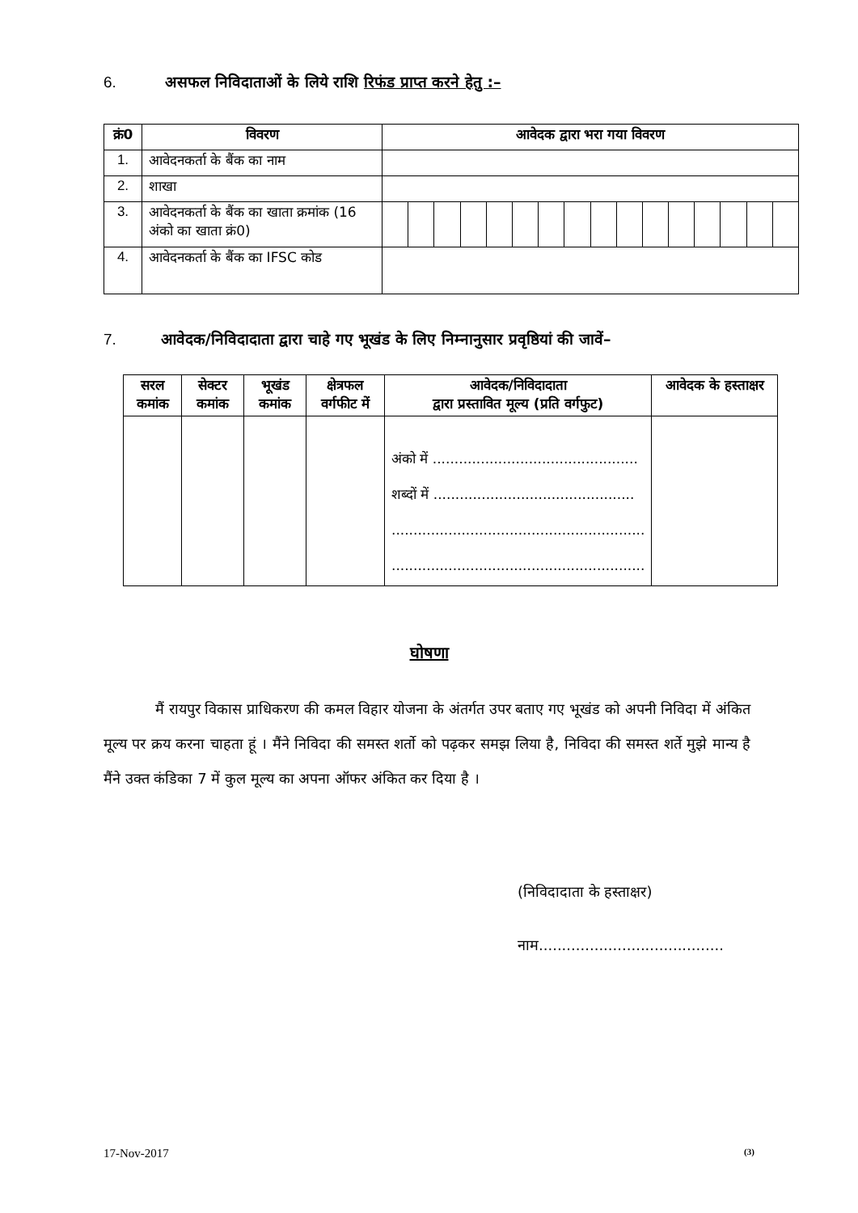6. असफल निविदाताओं के लिये राशि रिफंड प्राप्त करने हेतु :–
| क्रं0 | विवरण | आवेदक द्वारा भरा गया विवरण | | | | | | | | | | | | | | | |
| --- | --- | --- | --- | --- | --- | --- | --- | --- | --- | --- | --- | --- | --- | --- | --- | --- | --- |
| 1. | आवेदनकर्ता के बैंक का नाम | | | | | | | | | | | | | | | | |
| 2. | शाखा | | | | | | | | | | | | | | | | |
| 3. | आवेदनकर्ता के बैंक का खाता क्रमांक (16 अंको का खाता क्रं0) | | | | | | | | | | | | | | | | |
| 4. | आवेदनकर्ता के बैंक का IFSC कोड | | | | | | | | | | | | | | | | |
7. आवेदक/निविदादाता द्वारा चाहे गए भूखंड के लिए निम्नानुसार प्रवृष्ठियां की जावें–
| सरल कमांक | सेक्टर कमांक | भूखंड कमांक | क्षेत्रफल वर्गफीट में | आवेदक/निविदादाता द्वारा प्रस्तावित मूल्य (प्रति वर्गफुट) | आवेदक के हस्ताक्षर |
| --- | --- | --- | --- | --- | --- |
| | | | | अंको में ............................................... शब्दों में .............................................. .......................................................... .......................................................... | |
घोषणा
मैं रायपुर विकास प्राधिकरण की कमल विहार योजना के अंतर्गत उपर बताए गए भूखंड को अपनी निविदा में अंकित मूल्य पर क्रय करना चाहता हूं । मैंने निविदा की समस्त शर्तो को पढ़कर समझ लिया है, निविदा की समस्त शर्ते मुझे मान्य है मैंने उक्त कंडिका 7 में कुल मूल्य का अपना ऑफर अंकित कर दिया है ।
(निविदादाता के हस्ताक्षर)
नाम........................................
17-Nov-2017 (3)